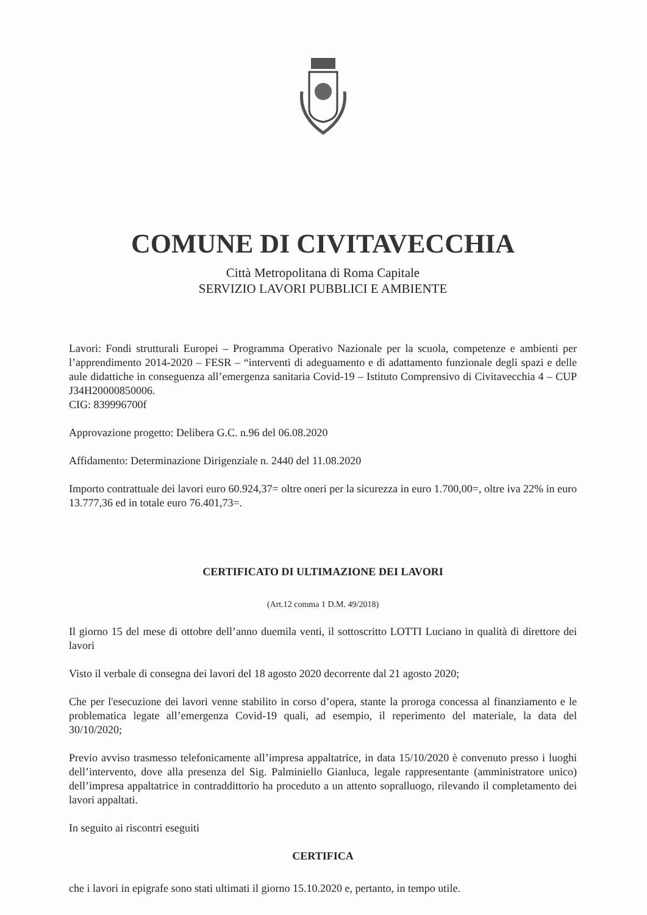COMUNE DI CIVITAVECCHIA
Città Metropolitana di Roma Capitale
SERVIZIO LAVORI PUBBLICI E AMBIENTE
Lavori: Fondi strutturali Europei – Programma Operativo Nazionale per la scuola, competenze e ambienti per l’apprendimento 2014-2020 – FESR – “interventi di adeguamento e di adattamento funzionale degli spazi e delle aule didattiche in conseguenza all’emergenza sanitaria Covid-19 – Istituto Comprensivo di Civitavecchia 4 – CUP J34H20000850006.
CIG: 839996700f
Approvazione progetto: Delibera G.C. n.96 del 06.08.2020
Affidamento: Determinazione Dirigenziale n. 2440 del 11.08.2020
Importo contrattuale dei lavori euro 60.924,37= oltre oneri per la sicurezza in euro 1.700,00=, oltre iva 22% in euro 13.777,36 ed in totale euro 76.401,73=.
CERTIFICATO DI ULTIMAZIONE DEI LAVORI
(Art.12 comma 1 D.M. 49/2018)
Il giorno 15 del mese di ottobre dell’anno duemila venti, il sottoscritto LOTTI Luciano in qualità di direttore dei lavori
Visto il verbale di consegna dei lavori del 18 agosto 2020 decorrente dal 21 agosto 2020;
Che per l'esecuzione dei lavori venne stabilito in corso d’opera, stante la proroga concessa al finanziamento e le problematica legate all’emergenza Covid-19 quali, ad esempio, il reperimento del materiale, la data del 30/10/2020;
Previo avviso trasmesso telefonicamente all’impresa appaltatrice, in data 15/10/2020 è convenuto presso i luoghi dell’intervento, dove alla presenza del Sig. Palminiello Gianluca, legale rappresentante (amministratore unico) dell’impresa appaltatrice in contraddittorio ha proceduto a un attento sopralluogo, rilevando il completamento dei lavori appaltati.
In seguito ai riscontri eseguiti
CERTIFICA
che i lavori in epigrafe sono stati ultimati il giorno 15.10.2020 e, pertanto, in tempo utile.